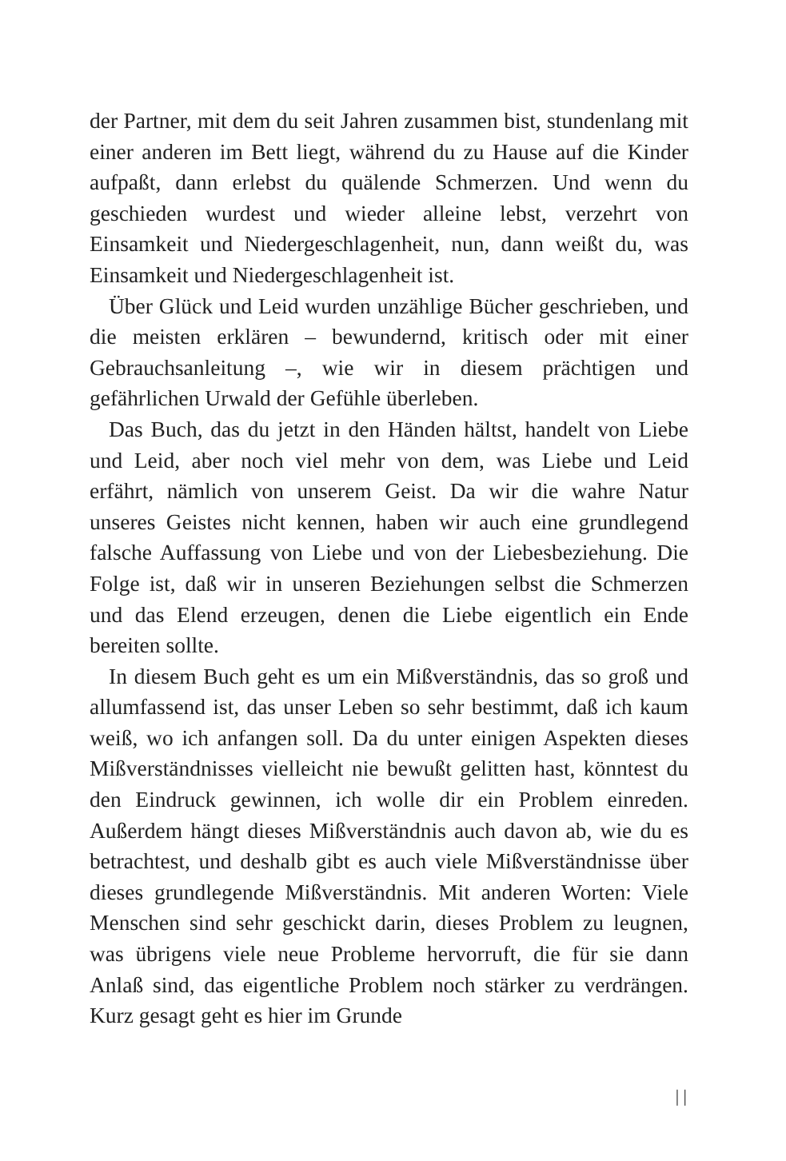der Partner, mit dem du seit Jahren zusammen bist, stundenlang mit einer anderen im Bett liegt, während du zu Hause auf die Kinder aufpaßt, dann erlebst du quälende Schmerzen. Und wenn du geschieden wurdest und wieder alleine lebst, verzehrt von Einsamkeit und Niedergeschlagenheit, nun, dann weißt du, was Einsamkeit und Niedergeschlagenheit ist.
Über Glück und Leid wurden unzählige Bücher geschrieben, und die meisten erklären – bewundernd, kritisch oder mit einer Gebrauchsanleitung –, wie wir in diesem prächtigen und gefährlichen Urwald der Gefühle überleben.
Das Buch, das du jetzt in den Händen hältst, handelt von Liebe und Leid, aber noch viel mehr von dem, was Liebe und Leid erfährt, nämlich von unserem Geist. Da wir die wahre Natur unseres Geistes nicht kennen, haben wir auch eine grundlegend falsche Auffassung von Liebe und von der Liebesbeziehung. Die Folge ist, daß wir in unseren Beziehungen selbst die Schmerzen und das Elend erzeugen, denen die Liebe eigentlich ein Ende bereiten sollte.
In diesem Buch geht es um ein Mißverständnis, das so groß und allumfassend ist, das unser Leben so sehr bestimmt, daß ich kaum weiß, wo ich anfangen soll. Da du unter einigen Aspekten dieses Mißverständnisses vielleicht nie bewußt gelitten hast, könntest du den Eindruck gewinnen, ich wolle dir ein Problem einreden. Außerdem hängt dieses Mißverständnis auch davon ab, wie du es betrachtest, und deshalb gibt es auch viele Mißverständnisse über dieses grundlegende Mißverständnis. Mit anderen Worten: Viele Menschen sind sehr geschickt darin, dieses Problem zu leugnen, was übrigens viele neue Probleme hervorruft, die für sie dann Anlaß sind, das eigentliche Problem noch stärker zu verdrängen. Kurz gesagt geht es hier im Grunde
| |